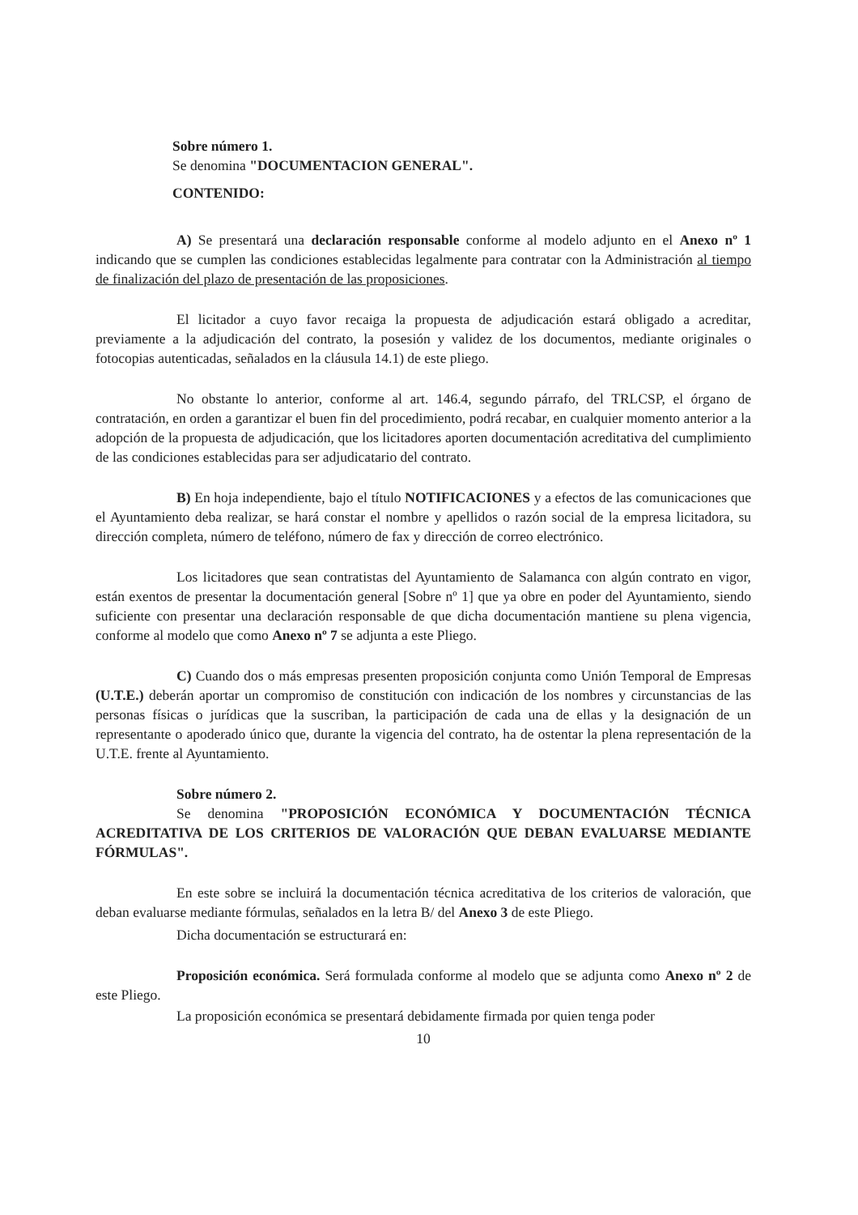Sobre número 1.
Se denomina "DOCUMENTACION GENERAL".
CONTENIDO:
A) Se presentará una declaración responsable conforme al modelo adjunto en el Anexo nº 1 indicando que se cumplen las condiciones establecidas legalmente para contratar con la Administración al tiempo de finalización del plazo de presentación de las proposiciones.
El licitador a cuyo favor recaiga la propuesta de adjudicación estará obligado a acreditar, previamente a la adjudicación del contrato, la posesión y validez de los documentos, mediante originales o fotocopias autenticadas, señalados en la cláusula 14.1) de este pliego.
No obstante lo anterior, conforme al art. 146.4, segundo párrafo, del TRLCSP, el órgano de contratación, en orden a garantizar el buen fin del procedimiento, podrá recabar, en cualquier momento anterior a la adopción de la propuesta de adjudicación, que los licitadores aporten documentación acreditativa del cumplimiento de las condiciones establecidas para ser adjudicatario del contrato.
B) En hoja independiente, bajo el título NOTIFICACIONES y a efectos de las comunicaciones que el Ayuntamiento deba realizar, se hará constar el nombre y apellidos o razón social de la empresa licitadora, su dirección completa, número de teléfono, número de fax y dirección de correo electrónico.
Los licitadores que sean contratistas del Ayuntamiento de Salamanca con algún contrato en vigor, están exentos de presentar la documentación general [Sobre nº 1] que ya obre en poder del Ayuntamiento, siendo suficiente con presentar una declaración responsable de que dicha documentación mantiene su plena vigencia, conforme al modelo que como Anexo nº 7 se adjunta a este Pliego.
C) Cuando dos o más empresas presenten proposición conjunta como Unión Temporal de Empresas (U.T.E.) deberán aportar un compromiso de constitución con indicación de los nombres y circunstancias de las personas físicas o jurídicas que la suscriban, la participación de cada una de ellas y la designación de un representante o apoderado único que, durante la vigencia del contrato, ha de ostentar la plena representación de la U.T.E. frente al Ayuntamiento.
Sobre número 2.
Se denomina "PROPOSICIÓN ECONÓMICA Y DOCUMENTACIÓN TÉCNICA ACREDITATIVA DE LOS CRITERIOS DE VALORACIÓN QUE DEBAN EVALUARSE MEDIANTE FÓRMULAS".
En este sobre se incluirá la documentación técnica acreditativa de los criterios de valoración, que deban evaluarse mediante fórmulas, señalados en la letra B/ del Anexo 3 de este Pliego.
Dicha documentación se estructurará en:
Proposición económica. Será formulada conforme al modelo que se adjunta como Anexo nº 2 de este Pliego.
La proposición económica se presentará debidamente firmada por quien tenga poder
10